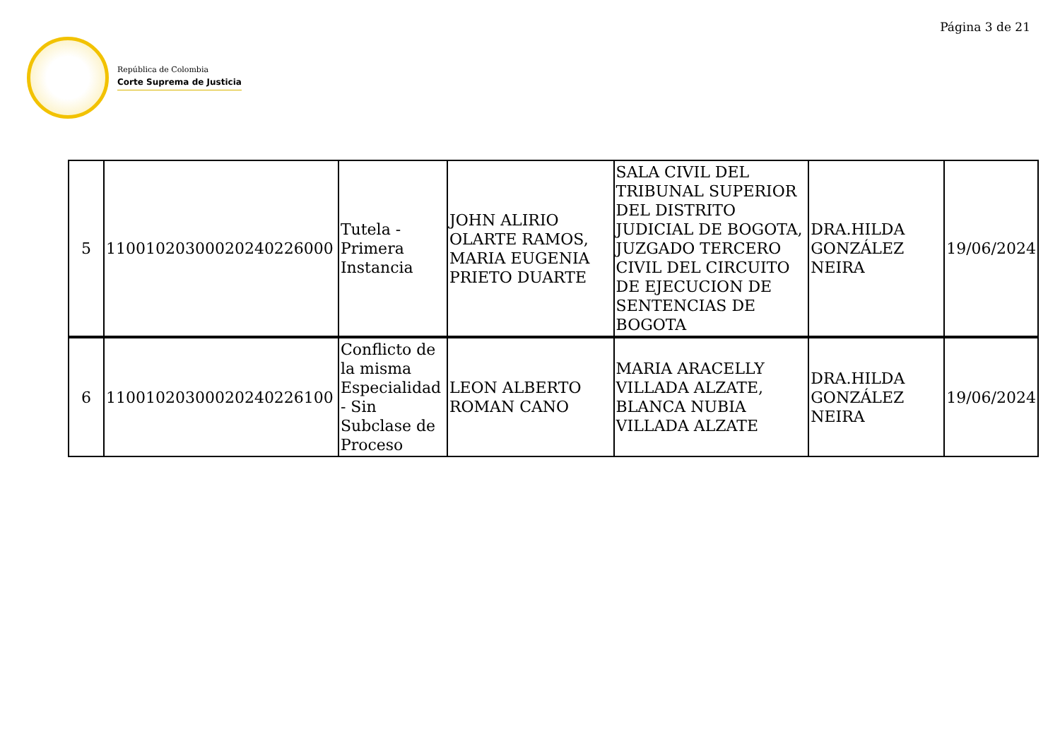Página 3 de 21
República de Colombia
Corte Suprema de Justicia
| 5 | 11001020300020240226000 | Tutela - Primera Instancia | JOHN ALIRIO OLARTE RAMOS, MARIA EUGENIA PRIETO DUARTE | SALA CIVIL DEL TRIBUNAL SUPERIOR DEL DISTRITO JUDICIAL DE BOGOTA, JUZGADO TERCERO CIVIL DEL CIRCUITO DE EJECUCION DE SENTENCIAS DE BOGOTA | DRA.HILDA GONZÁLEZ NEIRA | 19/06/2024 |
| 6 | 11001020300020240226100 | Conflicto de la misma Especialidad - Sin Subclase de Proceso | LEON ALBERTO ROMAN CANO | MARIA ARACELLY VILLADA ALZATE, BLANCA NUBIA VILLADA ALZATE | DRA.HILDA GONZÁLEZ NEIRA | 19/06/2024 |